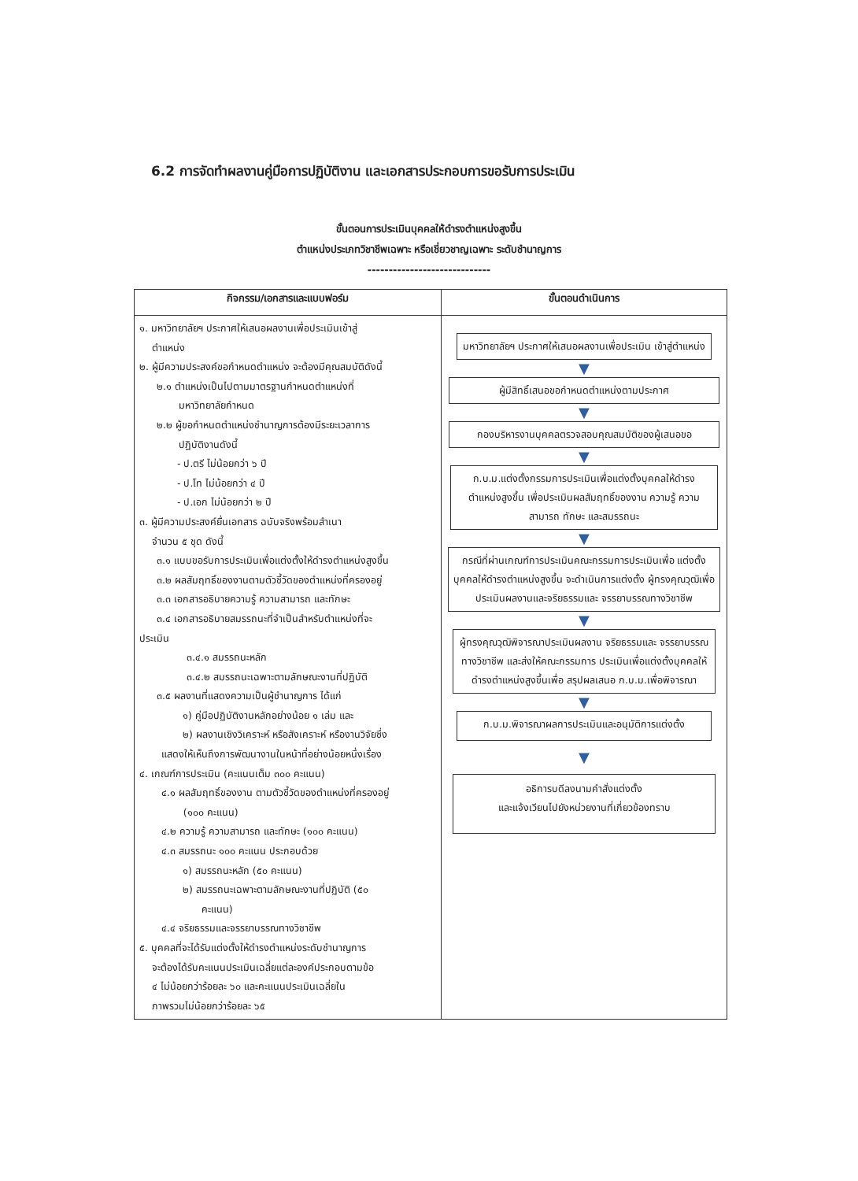6.2 การจัดทำผลงานคู่มือการปฏิบัติงาน และเอกสารประกอบการขอรับการประเมิน
ขั้นตอนการประเมินบุคคลให้ดำรงตำแหน่งสูงขึ้น
ตำแหน่งประเภทวิชาชีพเฉพาะ หรือเชี่ยวชาญเฉพาะ ระดับชำนาญการ
-----------------------------
| กิจกรรม/เอกสารและแบบฟอร์ม | ขั้นตอนดำเนินการ |
| --- | --- |
| ๑. มหาวิทยาลัยฯ ประกาศให้เสนอผลงานเพื่อประเมินเข้าสู่ ตำแหน่ง ๒. ผู้มีความประสงค์ขอกำหนดตำแหน่ง จะต้องมีคุณสมบัติดังนี้ ๒.๑ ตำแหน่งเป็นไปตามมาตรฐานกำหนดตำแหน่งที่ มหาวิทยาลัยกำหนด ๒.๒ ผู้ขอกำหนดตำแหน่งชำนาญการต้องมีระยะเวลาการ ปฏิบัติงานดังนี้ - ป.ตรี ไม่น้อยกว่า ๖ ปี - ป.โท ไม่น้อยกว่า ๔ ปี - ป.เอก ไม่น้อยกว่า ๒ ปี ๓. ผู้มีความประสงค์ยื่นเอกสาร ฉบับจริงพร้อมสำเนา จำนวน ๕ ชุด ดังนี้ ๓.๑ แบบขอรับการประเมินเพื่อแต่งตั้งให้ดำรงตำแหน่งสูงขึ้น ๓.๒ ผลสัมฤทธิ์ของงานตามตัวชี้วัดของตำแหน่งที่ครองอยู่ ๓.๓ เอกสารอธิบายความรู้ ความสามารถ และทักษะ ๓.๔ เอกสารอธิบายสมรรถนะที่จำเป็นสำหรับตำแหน่งที่จะ ประเมิน ๓.๔.๑ สมรรถนะหลัก ๓.๔.๒ สมรรถนะเฉพาะตามลักษณะงานที่ปฏิบัติ ๓.๕ ผลงานที่แสดงความเป็นผู้ชำนาญการ ได้แก่ ๑) คู่มือปฏิบัติงานหลักอย่างน้อย ๑ เล่ม และ ๒) ผลงานเชิงวิเคราะห์ หรือสังเคราะห์ หรืองานวิจัยซึ่ง แสดงให้เห็นถึงการพัฒนางานในหน้าที่อย่างน้อยหนึ่งเรื่อง ๔. เกณฑ์การประเมิน (คะแนนเต็ม ๓๐๐ คะแนน) ๔.๑ ผลสัมฤทธิ์ของงาน ตามตัวชี้วัดของตำแหน่งที่ครองอยู่ (๑๐๐ คะแนน) ๔.๒ ความรู้ ความสามารถ และทักษะ (๑๐๐ คะแนน) ๔.๓ สมรรถนะ ๑๐๐ คะแนน ประกอบด้วย ๑) สมรรถนะหลัก (๕๐ คะแนน) ๒) สมรรถนะเฉพาะตามลักษณะงานที่ปฏิบัติ (๕๐ คะแนน) ๔.๔ จริยธรรมและจรรยาบรรณทางวิชาชีพ ๕. บุคคลที่จะได้รับแต่งตั้งให้ดำรงตำแหน่งระดับชำนาญการ จะต้องได้รับคะแนนประเมินเฉลี่ยแต่ละองค์ประกอบตามข้อ ๔ ไม่น้อยกว่าร้อยละ ๖๐ และคะแนนประเมินเฉลี่ยใน ภาพรวมไม่น้อยกว่าร้อยละ ๖๕ | มหาวิทยาลัยฯ ประกาศให้เสนอผลงานเพื่อประเมิน เข้าสู่ตำแหน่ง ▼ ผู้มีสิทธิ์เสนอขอกำหนดตำแหน่งตามประกาศ ▼ กองบริหารงานบุคคลตรวจสอบคุณสมบัติของผู้เสนอขอ ▼ ก.บ.ม.แต่งตั้งกรรมการประเมินเพื่อแต่งตั้งบุคคลให้ดำรง ตำแหน่งสูงขึ้น เพื่อประเมินผลสัมฤทธิ์ของงาน ความรู้ ความสามารถ ทักษะ และสมรรถนะ ▼ กรณีที่ผ่านเกณฑ์การประเมินคณะกรรมการประเมินเพื่อ แต่งตั้งบุคคลให้ดำรงตำแหน่งสูงขึ้น จะดำเนินการแต่งตั้ง ผู้ทรงคุณวุฒิเพื่อประเมินผลงานและจริยธรรมและ จรรยาบรรณทางวิชาชีพ ▼ ผู้ทรงคุณวุฒิพิจารณาประเมินผลงาน จริยธรรมและ จรรยาบรรณทางวิชาชีพ และส่งให้คณะกรรมการ ประเมินเพื่อแต่งตั้งบุคคลให้ดำรงตำแหน่งสูงขึ้นเพื่อ สรุปผลเสนอ ก.บ.ม.เพื่อพิจารณา ▼ ก.บ.ม.พิจารณาผลการประเมินและอนุมัติการแต่งตั้ง ▼ อธิการบดีลงนามคำสั่งแต่งตั้ง และแจ้งเวียนไปยังหน่วยงานที่เกี่ยวข้องทราบ |